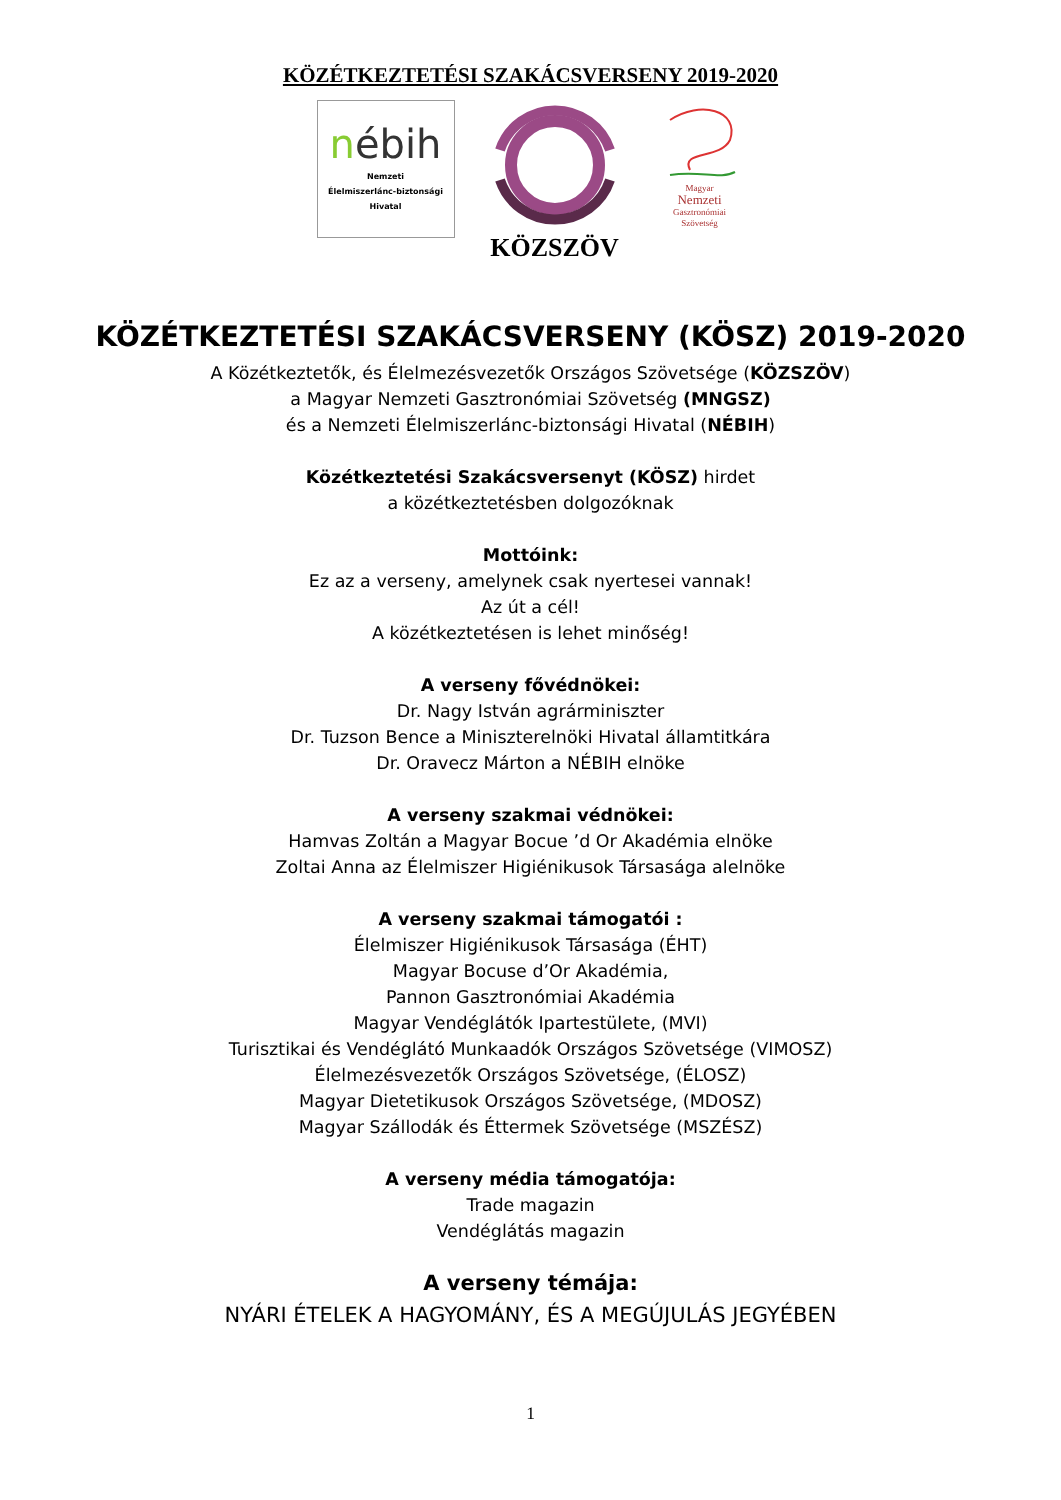KÖZÉTKEZTETÉSI SZAKÁCSVERSENY 2019-2020
nébih
Nemzeti
Élelmiszerlánc-biztonsági
Hivatal
KÖZSZÖV
Magyar
Nemzeti
Gasztronómiai
Szövetség
KÖZÉTKEZTETÉSI SZAKÁCSVERSENY (KÖSZ) 2019-2020
A Közétkeztetők, és Élelmezésvezetők Országos Szövetsége (KÖZSZÖV)
a Magyar Nemzeti Gasztronómiai Szövetség (MNGSZ)
és a Nemzeti Élelmiszerlánc-biztonsági Hivatal (NÉBIH)
Közétkeztetési Szakácsversenyt (KÖSZ) hirdet
a közétkeztetésben dolgozóknak
Mottóink:
Ez az a verseny, amelynek csak nyertesei vannak!
Az út a cél!
A közétkeztetésen is lehet minőség!
A verseny fővédnökei:
Dr. Nagy István agrárminiszter
Dr. Tuzson Bence a Miniszterelnöki Hivatal államtitkára
Dr. Oravecz Márton a NÉBIH elnöke
A verseny szakmai védnökei:
Hamvas Zoltán a Magyar Bocue ’d Or Akadémia elnöke
Zoltai Anna az Élelmiszer Higiénikusok Társasága alelnöke
A verseny szakmai támogatói :
Élelmiszer Higiénikusok Társasága (ÉHT)
Magyar Bocuse d’Or Akadémia,
Pannon Gasztronómiai Akadémia
Magyar Vendéglátók Ipartestülete, (MVI)
Turisztikai és Vendéglátó Munkaadók Országos Szövetsége (VIMOSZ)
Élelmezésvezetők Országos Szövetsége, (ÉLOSZ)
Magyar Dietetikusok Országos Szövetsége, (MDOSZ)
Magyar Szállodák és Éttermek Szövetsége (MSZÉSZ)
A verseny média támogatója:
Trade magazin
Vendéglátás magazin
A verseny témája:
NYÁRI ÉTELEK A HAGYOMÁNY, ÉS A MEGÚJULÁS JEGYÉBEN
1